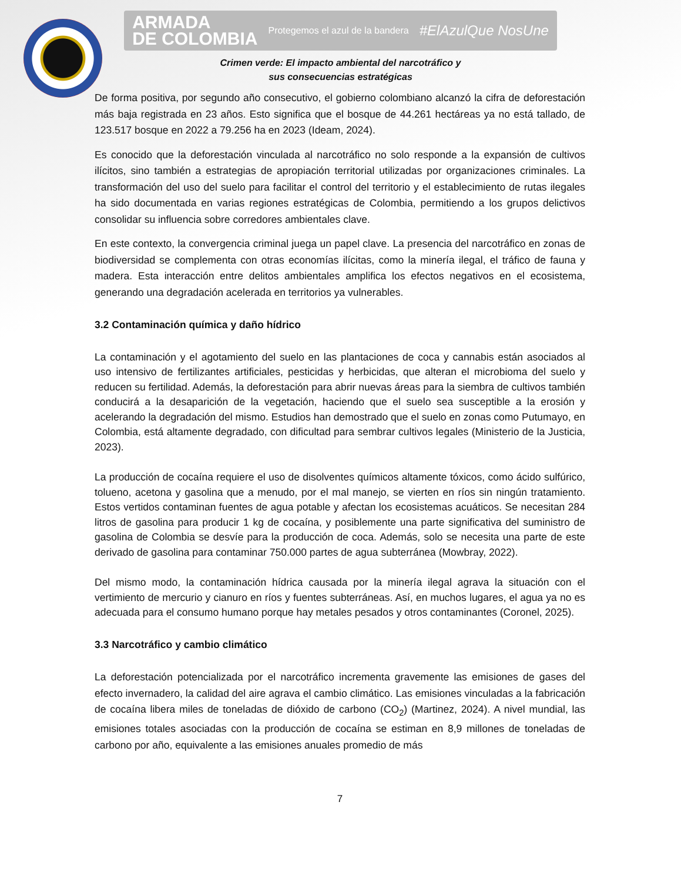ARMADA
DE COLOMBIA Protegemos el azul de la bandera #ElAzulQue NosUne
Crimen verde: El impacto ambiental del narcotráfico y
sus consecuencias estratégicas
De forma positiva, por segundo año consecutivo, el gobierno colombiano alcanzó la cifra de deforestación más baja registrada en 23 años. Esto significa que el bosque de 44.261 hectáreas ya no está tallado, de 123.517 bosque en 2022 a 79.256 ha en 2023 (Ideam, 2024).
Es conocido que la deforestación vinculada al narcotráfico no solo responde a la expansión de cultivos ilícitos, sino también a estrategias de apropiación territorial utilizadas por organizaciones criminales. La transformación del uso del suelo para facilitar el control del territorio y el establecimiento de rutas ilegales ha sido documentada en varias regiones estratégicas de Colombia, permitiendo a los grupos delictivos consolidar su influencia sobre corredores ambientales clave.
En este contexto, la convergencia criminal juega un papel clave. La presencia del narcotráfico en zonas de biodiversidad se complementa con otras economías ilícitas, como la minería ilegal, el tráfico de fauna y madera. Esta interacción entre delitos ambientales amplifica los efectos negativos en el ecosistema, generando una degradación acelerada en territorios ya vulnerables.
3.2 Contaminación química y daño hídrico
La contaminación y el agotamiento del suelo en las plantaciones de coca y cannabis están asociados al uso intensivo de fertilizantes artificiales, pesticidas y herbicidas, que alteran el microbioma del suelo y reducen su fertilidad. Además, la deforestación para abrir nuevas áreas para la siembra de cultivos también conducirá a la desaparición de la vegetación, haciendo que el suelo sea susceptible a la erosión y acelerando la degradación del mismo. Estudios han demostrado que el suelo en zonas como Putumayo, en Colombia, está altamente degradado, con dificultad para sembrar cultivos legales (Ministerio de la Justicia, 2023).
La producción de cocaína requiere el uso de disolventes químicos altamente tóxicos, como ácido sulfúrico, tolueno, acetona y gasolina que a menudo, por el mal manejo, se vierten en ríos sin ningún tratamiento. Estos vertidos contaminan fuentes de agua potable y afectan los ecosistemas acuáticos. Se necesitan 284 litros de gasolina para producir 1 kg de cocaína, y posiblemente una parte significativa del suministro de gasolina de Colombia se desvíe para la producción de coca. Además, solo se necesita una parte de este derivado de gasolina para contaminar 750.000 partes de agua subterránea (Mowbray, 2022).
Del mismo modo, la contaminación hídrica causada por la minería ilegal agrava la situación con el vertimiento de mercurio y cianuro en ríos y fuentes subterráneas. Así, en muchos lugares, el agua ya no es adecuada para el consumo humano porque hay metales pesados y otros contaminantes (Coronel, 2025).
3.3 Narcotráfico y cambio climático
La deforestación potencializada por el narcotráfico incrementa gravemente las emisiones de gases del efecto invernadero, la calidad del aire agrava el cambio climático. Las emisiones vinculadas a la fabricación de cocaína libera miles de toneladas de dióxido de carbono (CO<sub>2</sub>) (Martinez, 2024). A nivel mundial, las emisiones totales asociadas con la producción de cocaína se estiman en 8,9 millones de toneladas de carbono por año, equivalente a las emisiones anuales promedio de más
7